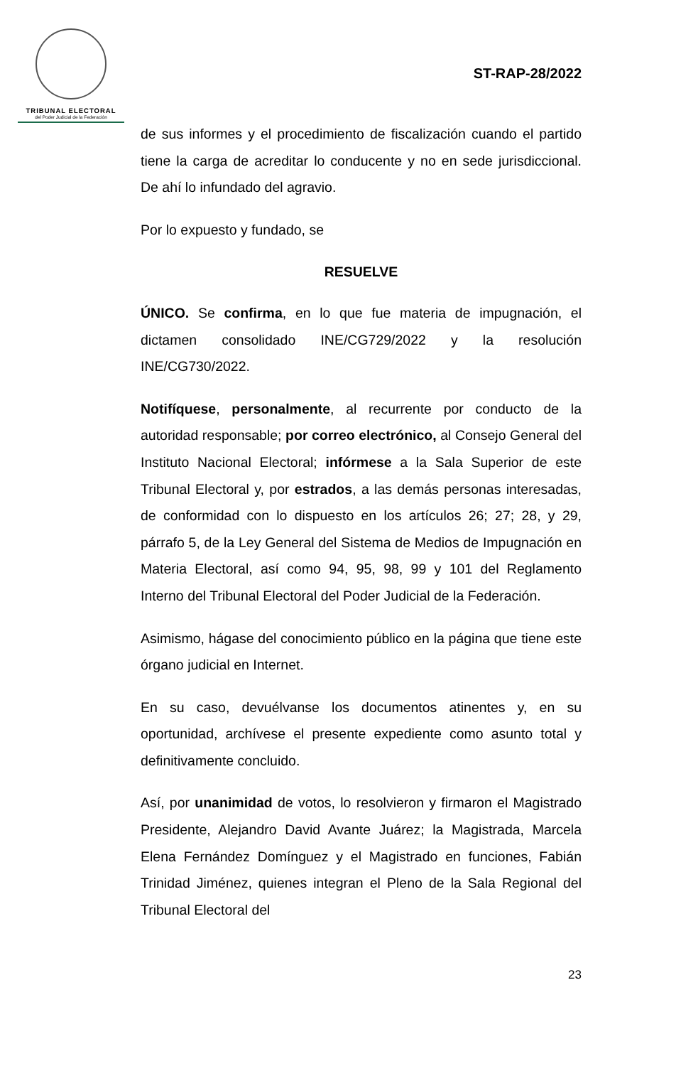TRIBUNAL ELECTORAL
del Poder Judicial de la Federación
ST-RAP-28/2022
de sus informes y el procedimiento de fiscalización cuando el partido tiene la carga de acreditar lo conducente y no en sede jurisdiccional. De ahí lo infundado del agravio.
Por lo expuesto y fundado, se
RESUELVE
ÚNICO. Se confirma, en lo que fue materia de impugnación, el dictamen consolidado INE/CG729/2022 y la resolución INE/CG730/2022.
Notifíquese, personalmente, al recurrente por conducto de la autoridad responsable; por correo electrónico, al Consejo General del Instituto Nacional Electoral; infórmese a la Sala Superior de este Tribunal Electoral y, por estrados, a las demás personas interesadas, de conformidad con lo dispuesto en los artículos 26; 27; 28, y 29, párrafo 5, de la Ley General del Sistema de Medios de Impugnación en Materia Electoral, así como 94, 95, 98, 99 y 101 del Reglamento Interno del Tribunal Electoral del Poder Judicial de la Federación.
Asimismo, hágase del conocimiento público en la página que tiene este órgano judicial en Internet.
En su caso, devuélvanse los documentos atinentes y, en su oportunidad, archívese el presente expediente como asunto total y definitivamente concluido.
Así, por unanimidad de votos, lo resolvieron y firmaron el Magistrado Presidente, Alejandro David Avante Juárez; la Magistrada, Marcela Elena Fernández Domínguez y el Magistrado en funciones, Fabián Trinidad Jiménez, quienes integran el Pleno de la Sala Regional del Tribunal Electoral del
23